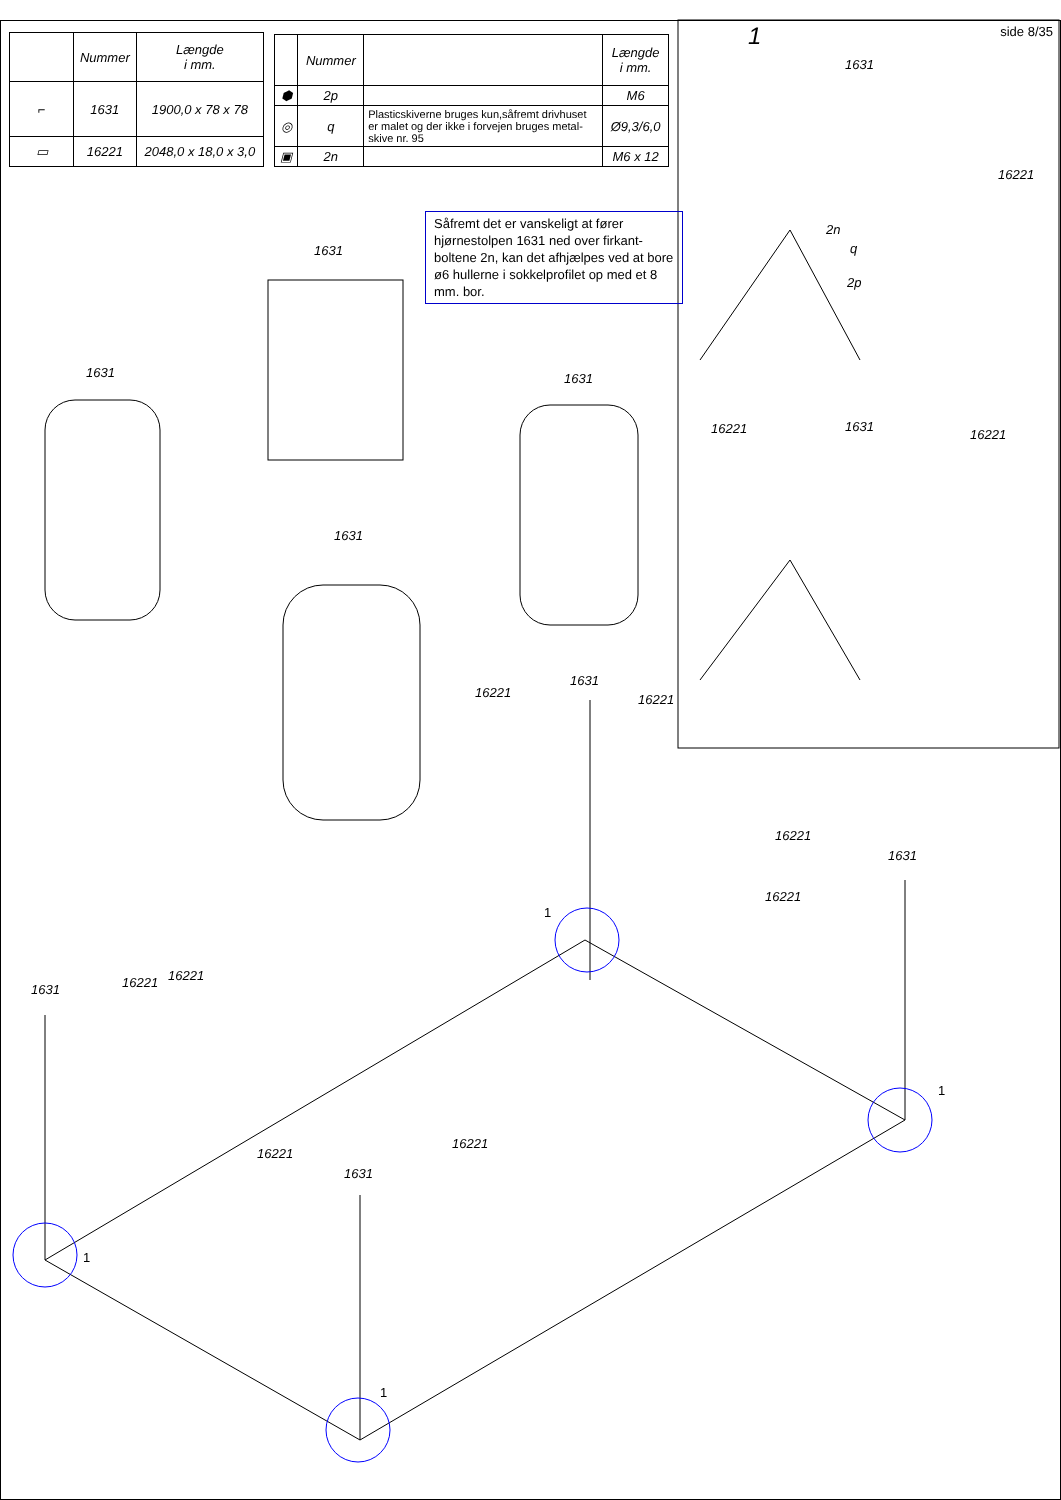| | Nummer | Længde i mm. |
| --- | --- | --- |
| ⌐ | 1631 | 1900,0 x 78 x 78 |
| ▭ | 16221 | 2048,0 x 18,0 x 3,0 |
| | Nummer | | Længde i mm. |
| --- | --- | --- | --- |
| ⬢ | 2p | | M6 |
| ◎ | q | Plasticskiverne bruges kun,såfremt drivhuset er malet og der ikke i forvejen bruges metal-skive nr. 95 | Ø9,3/6,0 |
| ▣ | 2n | | M6 x 12 |
side 8/35
Såfremt det er vanskeligt at fører hjørnestolpen 1631 ned over firkant-boltene 2n, kan det afhjælpes ved at bore ø6 hullerne i sokkelprofilet op med et 8 mm. bor.
1
1631
16221
2n
q
2p
16221 1631
16221
1631
1631 1631
1631
16221
1631
16221
16221
1631
16221
1
1
1631 16221 16221
1
16221
1631
16221
1